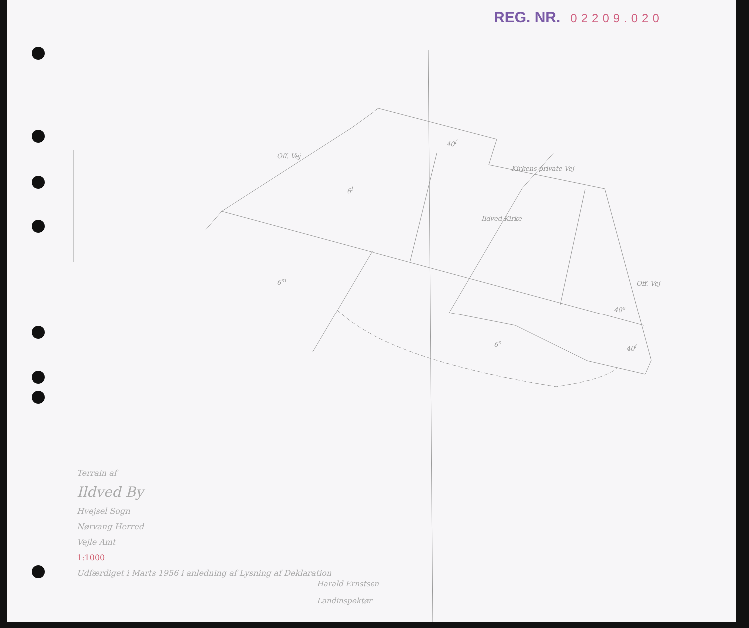REG. NR. 02209.020
40<sup>f</sup>
Kirkens private Vej
Off. Vej
6<sup>l</sup>
Ildved Kirke
6<sup>m</sup>
40<sup>e</sup>
6<sup>n</sup>
40<sup>i</sup>
Off. Vej
Terrain af
Ildved By
Hvejsel Sogn
Nørvang Herred
Vejle Amt
1:1000
Udfærdiget i Marts 1956 i anledning af Lysning af Deklaration
Harald Ernstsen
Landinspektør